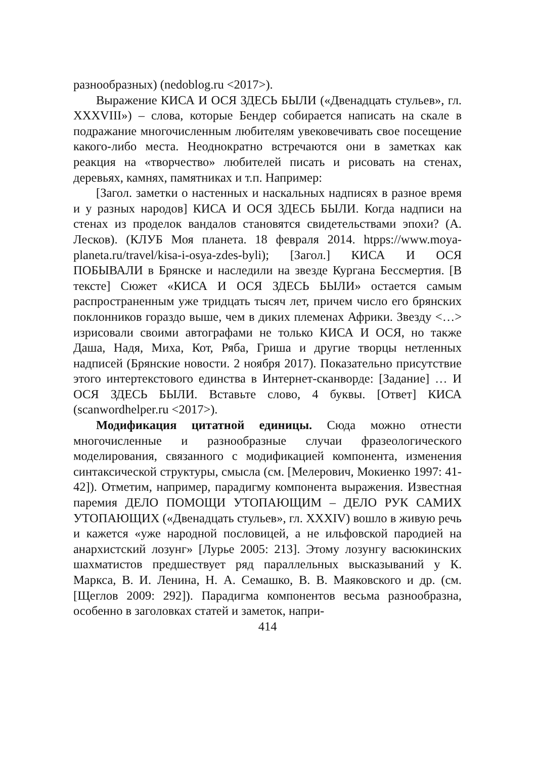разнообразных) (nedoblog.ru <2017>).
Выражение КИСА И ОСЯ ЗДЕСЬ БЫЛИ («Двенадцать стульев», гл. XXXVIII») – слова, которые Бендер собирается написать на скале в подражание многочисленным любителям увековечивать свое посещение какого-либо места. Неоднократно встречаются они в заметках как реакция на «творчество» любителей писать и рисовать на стенах, деревьях, камнях, памятниках и т.п. Например:
[Загол. заметки о настенных и наскальных надписях в разное время и у разных народов] КИСА И ОСЯ ЗДЕСЬ БЫЛИ. Когда надписи на стенах из проделок вандалов становятся свидетельствами эпохи? (А. Лесков). (КЛУБ Моя планета. 18 февраля 2014. htpps://www.moya-planeta.ru/travel/kisa-i-osya-zdes-byli); [Загол.] КИСА И ОСЯ ПОБЫВАЛИ в Брянске и наследили на звезде Кургана Бессмертия. [В тексте] Сюжет «КИСА И ОСЯ ЗДЕСЬ БЫЛИ» остается самым распространенным уже тридцать тысяч лет, причем число его брянских поклонников гораздо выше, чем в диких племенах Африки. Звезду <…> изрисовали своими автографами не только КИСА И ОСЯ, но также Даша, Надя, Миха, Кот, Ряба, Гриша и другие творцы нетленных надписей (Брянские новости. 2 ноября 2017). Показательно присутствие этого интертекстового единства в Интернет-сканворде: [Задание] … И ОСЯ ЗДЕСЬ БЫЛИ. Вставьте слово, 4 буквы. [Ответ] КИСА (scanwordhelper.ru <2017>).
Модификация цитатной единицы. Сюда можно отнести многочисленные и разнообразные случаи фразеологического моделирования, связанного с модификацией компонента, изменения синтаксической структуры, смысла (см. [Мелерович, Мокиенко 1997: 41-42]). Отметим, например, парадигму компонента выражения. Известная паремия ДЕЛО ПОМОЩИ УТОПАЮЩИМ – ДЕЛО РУК САМИХ УТОПАЮЩИХ («Двенадцать стульев», гл. XXXIV) вошло в живую речь и кажется «уже народной пословицей, а не ильфовской пародией на анархистский лозунг» [Лурье 2005: 213]. Этому лозунгу васюкинских шахматистов предшествует ряд параллельных высказываний у К. Маркса, В. И. Ленина, Н. А. Семашко, В. В. Маяковского и др. (см. [Щеглов 2009: 292]). Парадигма компонентов весьма разнообразна, особенно в заголовках статей и заметок, напри-
414